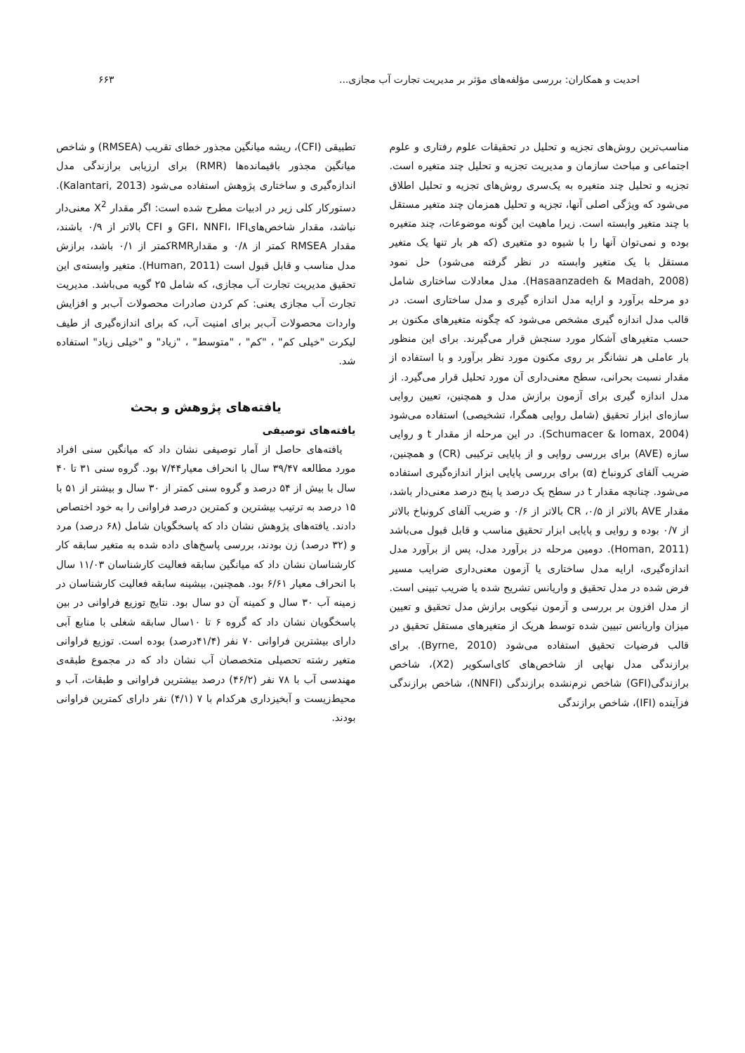احدیت و همکاران: بررسی مؤلفه‌های مؤثر بر مدیریت تجارت آب مجازی... ۶۶۳
مناسب‌ترین روش‌های تجزیه و تحلیل در تحقیقات علوم رفتاری و علوم اجتماعی و مباحث سازمان و مدیریت تجزیه و تحلیل چند متغیره است. تجزیه و تحلیل چند متغیره به یک‌سری روش‌های تجزیه و تحلیل اطلاق می‌شود که ویژگی اصلی آنها، تجزیه و تحلیل همزمان چند متغیر مستقل با چند متغیر وابسته است. زیرا ماهیت این گونه موضوعات، چند متغیره بوده و نمی‌توان آنها را با شیوه دو متغیری (که هر بار تنها یک متغیر مستقل با یک متغیر وابسته در نظر گرفته می‌شود) حل نمود (Hasaanzadeh & Madah, 2008). مدل معادلات ساختاری شامل دو مرحله برآورد و ارایه مدل اندازه گیری و مدل ساختاری است. در قالب مدل اندازه گیری مشخص می‌شود که چگونه متغیرهای مکنون بر حسب متغیرهای آشکار مورد سنجش قرار می‌گیرند. برای این منظور بار عاملی هر نشانگر بر روی مکنون مورد نظر برآورد و با استفاده از مقدار نسبت بحرانی، سطح معنی‌داری آن مورد تحلیل قرار می‌گیرد. از مدل اندازه گیری برای آزمون برازش مدل و همچنین، تعیین روایی سازه‌ای ابزار تحقیق (شامل روایی همگرا، تشخیصی) استفاده می‌شود (Schumacer & lomax, 2004). در این مرحله از مقدار t و روایی سازه (AVE) برای بررسی روایی و از پایایی ترکیبی (CR) و همچنین، ضریب آلفای کرونباخ (α) برای بررسی پایایی ابزار اندازه‌گیری استفاده می‌شود. چنانچه مقدار t در سطح یک درصد یا پنج درصد معنی‌دار باشد، مقدار AVE بالاتر از ۰/۵، CR بالاتر از ۰/۶ و ضریب آلفای کرونباخ بالاتر از ۰/۷ بوده و روایی و پایایی ابزار تحقیق مناسب و قابل قبول می‌باشد (Homan, 2011). دومین مرحله در برآورد مدل، پس از برآورد مدل اندازه‌گیری، ارایه مدل ساختاری یا آزمون معنی‌داری ضرایب مسیر فرض شده در مدل تحقیق و واریانس تشریح شده یا ضریب تبینی است. از مدل افزون بر بررسی و آزمون نیکویی برازش مدل تحقیق و تعیین میزان واریانس تبیین شده توسط هریک از متغیرهای مستقل تحقیق در قالب فرضیات تحقیق استفاده می‌شود (Byrne, 2010). برای برازندگی مدل نهایی از شاخص‌های کای‌اسکویر (X2)، شاخص برازندگی(GFI) شاخص نرم‌نشده برازندگی (NNFI)، شاخص برازندگی فزآینده (IFI)، شاخص برازندگی
تطبیقی (CFI)، ریشه میانگین مجذور خطای تقریب (RMSEA) و شاخص میانگین مجذور باقیمانده‌ها (RMR) برای ارزیابی برازندگی مدل اندازه‌گیری و ساختاری پژوهش استفاده می‌شود (Kalantari, 2013). دستورکار کلی زیر در ادبیات مطرح شده است: اگر مقدار X<sup>2</sup> معنی‌دار نباشد، مقدار شاخص‌هایGFI، NNFI، IFI و CFI بالاتر از ۰/۹ باشند، مقدار RMSEA کمتر از ۰/۸ و مقدارRMRکمتر از ۰/۱ باشد، برازش مدل مناسب و قابل قبول است (Human, 2011). متغیر وابسته‌ی این تحقیق مدیریت تجارت آب مجازی، که شامل ۲۵ گویه می‌باشد. مدیریت تجارت آب مجازی یعنی: کم کردن صادرات محصولات آب‌بر و افزایش واردات محصولات آب‌بر برای امنیت آب، که برای اندازه‌گیری از طیف لیکرت "خیلی کم" ، "کم" ، "متوسط" ، "زیاد" و "خیلی زیاد" استفاده شد.
یافته‌های پژوهش و بحث
یافته‌های توصیفی
یافته‌های حاصل از آمار توصیفی نشان داد که میانگین سنی افراد مورد مطالعه ۳۹/۴۷ سال با انحراف معیار۷/۴۴ بود. گروه سنی ۳۱ تا ۴۰ سال با بیش از ۵۴ درصد و گروه سنی کمتر از ۳۰ سال و بیشتر از ۵۱ با ۱۵ درصد به ترتیب بیشترین و کمترین درصد فراوانی را به خود اختصاص دادند. یافته‌های پژوهش نشان داد که پاسخگویان شامل (۶۸ درصد) مرد و (۳۲ درصد) زن بودند، بررسی پاسخ‌های داده شده به متغیر سابقه کار کارشناسان نشان داد که میانگین سابقه فعالیت کارشناسان ۱۱/۰۳ سال با انحراف معیار ۶/۶۱ بود. همچنین، بیشینه سابقه فعالیت کارشناسان در زمینه آب ۳۰ سال و کمینه آن دو سال بود. نتایج توزیع فراوانی در بین پاسخگویان نشان داد که گروه ۶ تا ۱۰سال سابقه شغلی با منابع آبی دارای بیشترین فراوانی ۷۰ نفر (۴۱/۴درصد) بوده است. توزیع فراوانی متغیر رشته تحصیلی متخصصان آب نشان داد که در مجموع طبقه‌ی مهندسی آب با ۷۸ نفر (۴۶/۲) درصد بیشترین فراوانی و طبقات، آب و محیط‌زیست و آبخیزداری هرکدام با ۷ (۴/۱) نفر دارای کمترین فراوانی بودند.